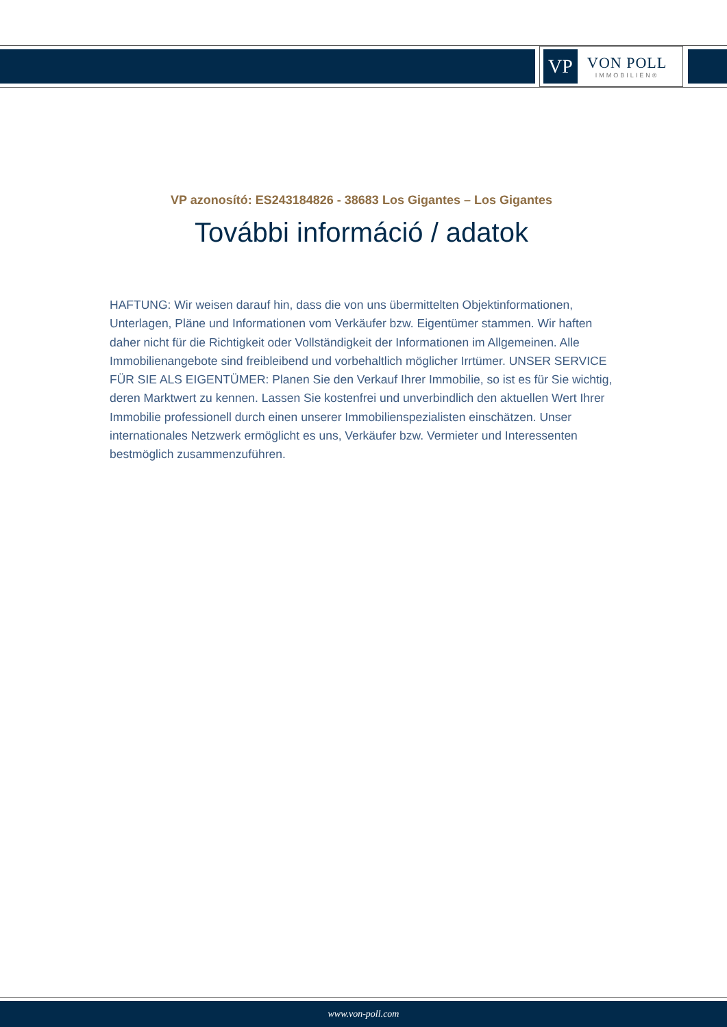VP
VON POLL
IMMOBILIEN®
VP azonosító: ES243184826 - 38683 Los Gigantes – Los Gigantes
További információ / adatok
HAFTUNG: Wir weisen darauf hin, dass die von uns übermittelten Objektinformationen, Unterlagen, Pläne und Informationen vom Verkäufer bzw. Eigentümer stammen. Wir haften daher nicht für die Richtigkeit oder Vollständigkeit der Informationen im Allgemeinen. Alle Immobilienangebote sind freibleibend und vorbehaltlich möglicher Irrtümer. UNSER SERVICE FÜR SIE ALS EIGENTÜMER: Planen Sie den Verkauf Ihrer Immobilie, so ist es für Sie wichtig, deren Marktwert zu kennen. Lassen Sie kostenfrei und unverbindlich den aktuellen Wert Ihrer Immobilie professionell durch einen unserer Immobilienspezialisten einschätzen. Unser internationales Netzwerk ermöglicht es uns, Verkäufer bzw. Vermieter und Interessenten bestmöglich zusammenzuführen.
www.von-poll.com